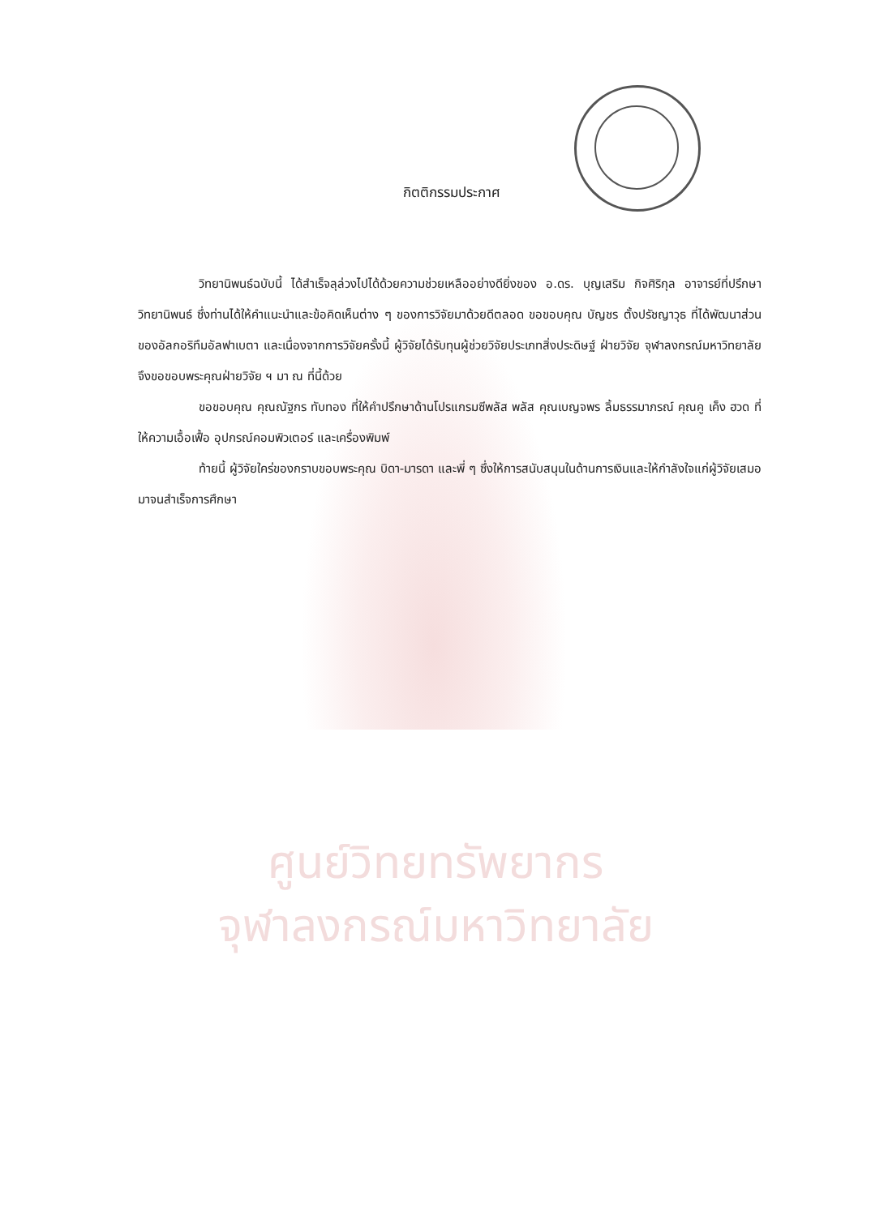กิตติกรรมประกาศ
วิทยานิพนธ์ฉบับนี้ ได้สำเร็จลุล่วงไปได้ด้วยความช่วยเหลืออย่างดียิ่งของ อ.ดร. บุญเสริม กิจศิริกุล อาจารย์ที่ปรึกษาวิทยานิพนธ์ ซึ่งท่านได้ให้คำแนะนำและข้อคิดเห็นต่าง ๆ ของการวิจัยมาด้วยดีตลอด ขอขอบคุณ บัญชร ตั้งปรัชญาวุธ ที่ได้พัฒนาส่วนของอัลกอริทึมอัลฟาเบตา และเนื่องจากการวิจัยครั้งนี้ ผู้วิจัยได้รับทุนผู้ช่วยวิจัยประเภทสิ่งประดิษฐ์ ฝ่ายวิจัย จุฬาลงกรณ์มหาวิทยาลัย จึงขอขอบพระคุณฝ่ายวิจัย ฯ มา ณ ที่นี้ด้วย
ขอขอบคุณ คุณณัฐกร ทับทอง ที่ให้คำปรึกษาด้านโปรแกรมซีพลัส พลัส คุณเบญจพร ลิ้มธรรมาภรณ์ คุณคู เค็ง ฮวด ที่ให้ความเอื้อเฟื้อ อุปกรณ์คอมพิวเตอร์ และเครื่องพิมพ์
ท้ายนี้ ผู้วิจัยใคร่ของกราบขอบพระคุณ บิดา-มารดา และพี่ ๆ ซึ่งให้การสนับสนุนในด้านการเงินและให้กำลังใจแก่ผู้วิจัยเสมอมาจนสำเร็จการศึกษา
ศูนย์วิทยทรัพยากร
จุฬาลงกรณ์มหาวิทยาลัย